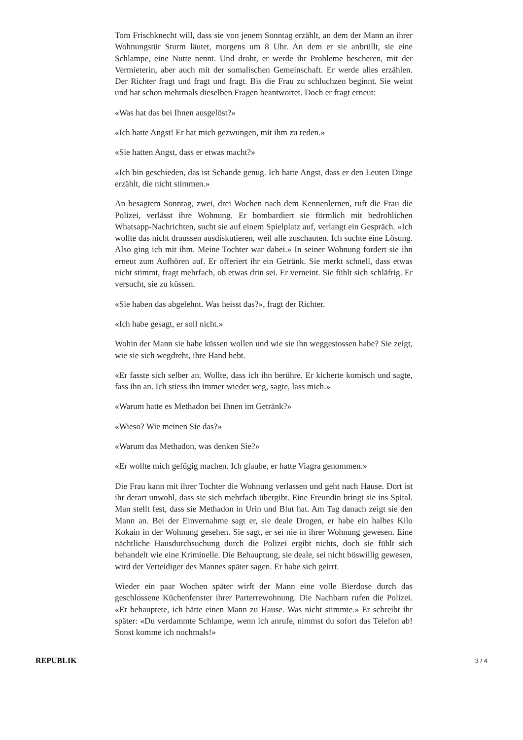Tom Frischknecht will, dass sie von jenem Sonntag erzählt, an dem der Mann an ihrer Wohnungstür Sturm läutet, morgens um 8 Uhr. An dem er sie anbrüllt, sie eine Schlampe, eine Nutte nennt. Und droht, er werde ihr Probleme bescheren, mit der Vermieterin, aber auch mit der somalischen Gemeinschaft. Er werde alles erzählen. Der Richter fragt und fragt und fragt. Bis die Frau zu schluchzen beginnt. Sie weint und hat schon mehrmals dieselben Fragen beantwortet. Doch er fragt erneut:
«Was hat das bei Ihnen ausgelöst?»
«Ich hatte Angst! Er hat mich gezwungen, mit ihm zu reden.»
«Sie hatten Angst, dass er etwas macht?»
«Ich bin geschieden, das ist Schande genug. Ich hatte Angst, dass er den Leuten Dinge erzählt, die nicht stimmen.»
An besagtem Sonntag, zwei, drei Wochen nach dem Kennenlernen, ruft die Frau die Polizei, verlässt ihre Wohnung. Er bombardiert sie förmlich mit bedrohlichen Whatsapp-Nachrichten, sucht sie auf einem Spielplatz auf, verlangt ein Gespräch. «Ich wollte das nicht draussen ausdiskutieren, weil alle zuschauten. Ich suchte eine Lösung. Also ging ich mit ihm. Meine Tochter war dabei.» In seiner Wohnung fordert sie ihn erneut zum Aufhören auf. Er offeriert ihr ein Getränk. Sie merkt schnell, dass etwas nicht stimmt, fragt mehrfach, ob etwas drin sei. Er verneint. Sie fühlt sich schläfrig. Er versucht, sie zu küssen.
«Sie haben das abgelehnt. Was heisst das?», fragt der Richter.
«Ich habe gesagt, er soll nicht.»
Wohin der Mann sie habe küssen wollen und wie sie ihn weggestossen habe? Sie zeigt, wie sie sich wegdreht, ihre Hand hebt.
«Er fasste sich selber an. Wollte, dass ich ihn berühre. Er kicherte komisch und sagte, fass ihn an. Ich stiess ihn immer wieder weg, sagte, lass mich.»
«Warum hatte es Methadon bei Ihnen im Getränk?»
«Wieso? Wie meinen Sie das?»
«Warum das Methadon, was denken Sie?»
«Er wollte mich gefügig machen. Ich glaube, er hatte Viagra genommen.»
Die Frau kann mit ihrer Tochter die Wohnung verlassen und geht nach Hause. Dort ist ihr derart unwohl, dass sie sich mehrfach übergibt. Eine Freundin bringt sie ins Spital. Man stellt fest, dass sie Methadon in Urin und Blut hat. Am Tag danach zeigt sie den Mann an. Bei der Einvernahme sagt er, sie deale Drogen, er habe ein halbes Kilo Kokain in der Wohnung gesehen. Sie sagt, er sei nie in ihrer Wohnung gewesen. Eine nächtliche Hausdurchsuchung durch die Polizei ergibt nichts, doch sie fühlt sich behandelt wie eine Kriminelle. Die Behauptung, sie deale, sei nicht böswillig gewesen, wird der Verteidiger des Mannes später sagen. Er habe sich geirrt.
Wieder ein paar Wochen später wirft der Mann eine volle Bierdose durch das geschlossene Küchenfenster ihrer Parterrewohnung. Die Nachbarn rufen die Polizei. «Er behauptete, ich hätte einen Mann zu Hause. Was nicht stimmte.» Er schreibt ihr später: «Du verdammte Schlampe, wenn ich anrufe, nimmst du sofort das Telefon ab! Sonst komme ich nochmals!»
REPUBLIK 3 / 4